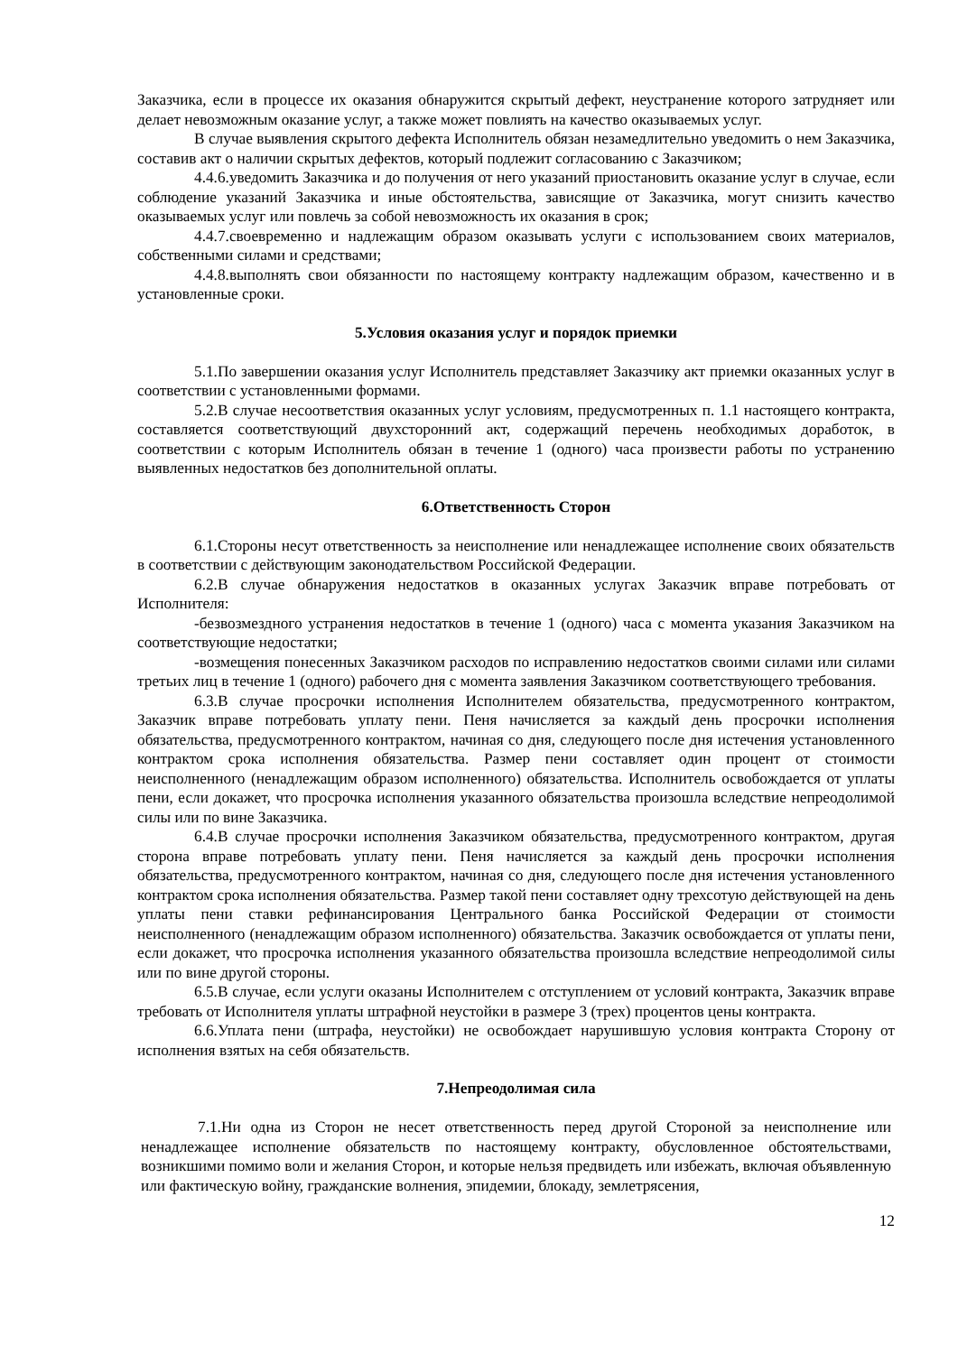Заказчика, если в процессе их оказания обнаружится скрытый дефект, неустранение которого затрудняет или делает невозможным оказание услуг, а также может повлиять на качество оказываемых услуг.
В случае выявления скрытого дефекта Исполнитель обязан незамедлительно уведомить о нем Заказчика, составив акт о наличии скрытых дефектов, который подлежит согласованию с Заказчиком;
4.4.6.уведомить Заказчика и до получения от него указаний приостановить оказание услуг в случае, если соблюдение указаний Заказчика и иные обстоятельства, зависящие от Заказчика, могут снизить качество оказываемых услуг или повлечь за собой невозможность их оказания в срок;
4.4.7.своевременно и надлежащим образом оказывать услуги с использованием своих материалов, собственными силами и средствами;
4.4.8.выполнять свои обязанности по настоящему контракту надлежащим образом, качественно и в установленные сроки.
5.Условия оказания услуг и порядок приемки
5.1.По завершении оказания услуг Исполнитель представляет Заказчику акт приемки оказанных услуг в соответствии с установленными формами.
5.2.В случае несоответствия оказанных услуг условиям, предусмотренных п. 1.1 настоящего контракта, составляется соответствующий двухсторонний акт, содержащий перечень необходимых доработок, в соответствии с которым Исполнитель обязан в течение 1 (одного) часа произвести работы по устранению выявленных недостатков без дополнительной оплаты.
6.Ответственность Сторон
6.1.Стороны несут ответственность за неисполнение или ненадлежащее исполнение своих обязательств в соответствии с действующим законодательством Российской Федерации.
6.2.В случае обнаружения недостатков в оказанных услугах Заказчик вправе потребовать от Исполнителя:
-безвозмездного устранения недостатков в течение 1 (одного) часа с момента указания Заказчиком на соответствующие недостатки;
-возмещения понесенных Заказчиком расходов по исправлению недостатков своими силами или силами третьих лиц в течение 1 (одного) рабочего дня с момента заявления Заказчиком соответствующего требования.
6.3.В случае просрочки исполнения Исполнителем обязательства, предусмотренного контрактом, Заказчик вправе потребовать уплату пени. Пеня начисляется за каждый день просрочки исполнения обязательства, предусмотренного контрактом, начиная со дня, следующего после дня истечения установленного контрактом срока исполнения обязательства. Размер пени составляет один процент от стоимости неисполненного (ненадлежащим образом исполненного) обязательства. Исполнитель освобождается от уплаты пени, если докажет, что просрочка исполнения указанного обязательства произошла вследствие непреодолимой силы или по вине Заказчика.
6.4.В случае просрочки исполнения Заказчиком обязательства, предусмотренного контрактом, другая сторона вправе потребовать уплату пени. Пеня начисляется за каждый день просрочки исполнения обязательства, предусмотренного контрактом, начиная со дня, следующего после дня истечения установленного контрактом срока исполнения обязательства. Размер такой пени составляет одну трехсотую действующей на день уплаты пени ставки рефинансирования Центрального банка Российской Федерации от стоимости неисполненного (ненадлежащим образом исполненного) обязательства. Заказчик освобождается от уплаты пени, если докажет, что просрочка исполнения указанного обязательства произошла вследствие непреодолимой силы или по вине другой стороны.
6.5.В случае, если услуги оказаны Исполнителем с отступлением от условий контракта, Заказчик вправе требовать от Исполнителя уплаты штрафной неустойки в размере 3 (трех) процентов цены контракта.
6.6.Уплата пени (штрафа, неустойки) не освобождает нарушившую условия контракта Сторону от исполнения взятых на себя обязательств.
7.Непреодолимая сила
7.1.Ни одна из Сторон не несет ответственность перед другой Стороной за неисполнение или ненадлежащее исполнение обязательств по настоящему контракту, обусловленное обстоятельствами, возникшими помимо воли и желания Сторон, и которые нельзя предвидеть или избежать, включая объявленную или фактическую войну, гражданские волнения, эпидемии, блокаду, землетрясения,
12